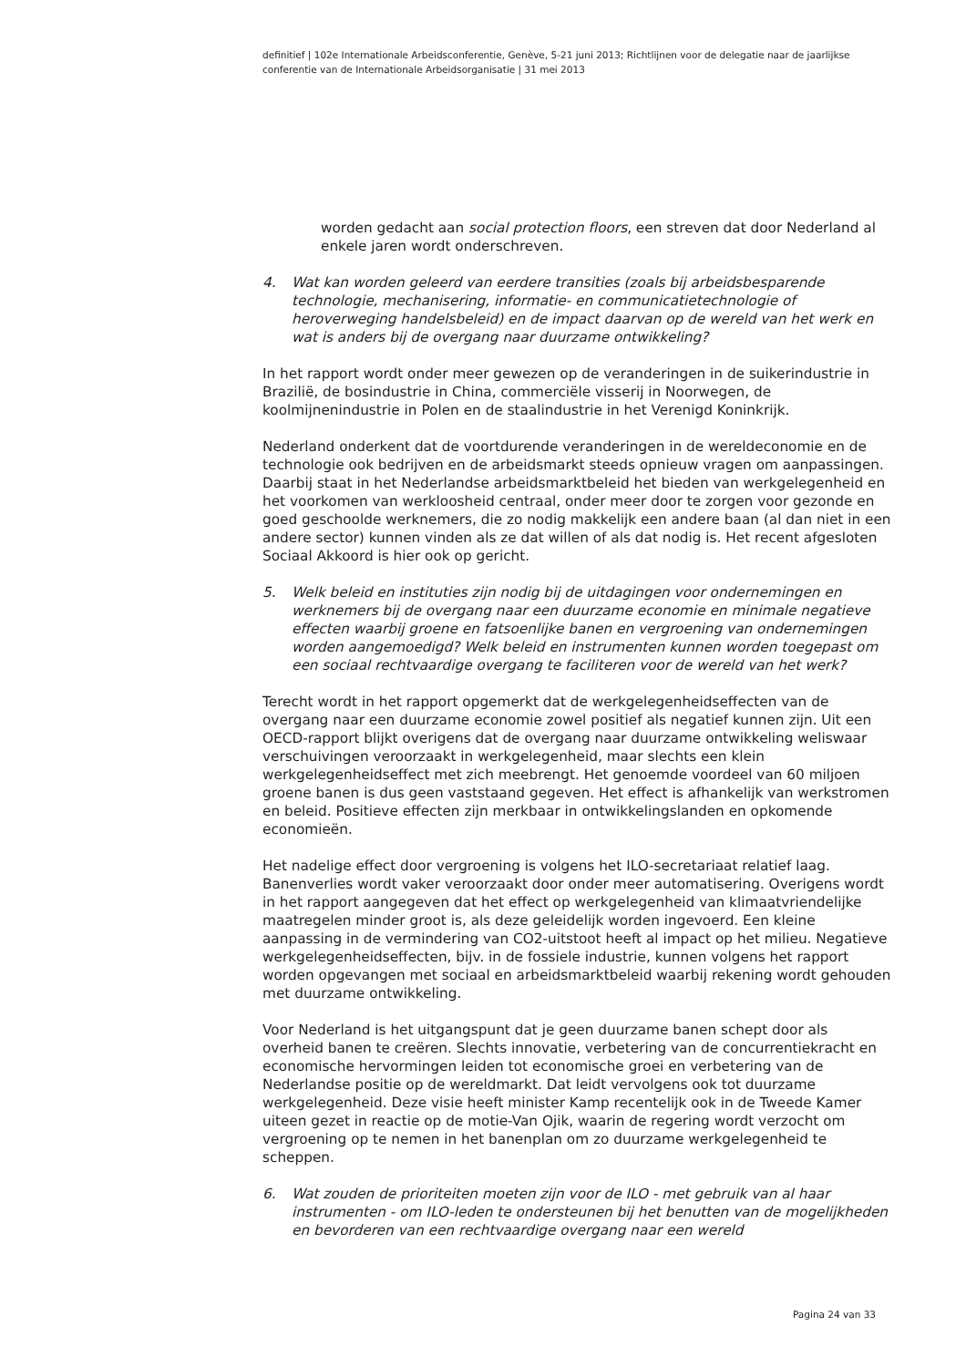definitief | 102e Internationale Arbeidsconferentie, Genève, 5-21 juni 2013; Richtlijnen voor de delegatie naar de jaarlijkse conferentie van de Internationale Arbeidsorganisatie | 31 mei 2013
worden gedacht aan social protection floors, een streven dat door Nederland al enkele jaren wordt onderschreven.
4. Wat kan worden geleerd van eerdere transities (zoals bij arbeidsbesparende technologie, mechanisering, informatie- en communicatietechnologie of heroverweging handelsbeleid) en de impact daarvan op de wereld van het werk en wat is anders bij de overgang naar duurzame ontwikkeling?
In het rapport wordt onder meer gewezen op de veranderingen in de suikerindustrie in Brazilië, de bosindustrie in China, commerciële visserij in Noorwegen, de koolmijnenindustrie in Polen en de staalindustrie in het Verenigd Koninkrijk.
Nederland onderkent dat de voortdurende veranderingen in de wereldeconomie en de technologie ook bedrijven en de arbeidsmarkt steeds opnieuw vragen om aanpassingen. Daarbij staat in het Nederlandse arbeidsmarktbeleid het bieden van werkgelegenheid en het voorkomen van werkloosheid centraal, onder meer door te zorgen voor gezonde en goed geschoolde werknemers, die zo nodig makkelijk een andere baan (al dan niet in een andere sector) kunnen vinden als ze dat willen of als dat nodig is. Het recent afgesloten Sociaal Akkoord is hier ook op gericht.
5. Welk beleid en instituties zijn nodig bij de uitdagingen voor ondernemingen en werknemers bij de overgang naar een duurzame economie en minimale negatieve effecten waarbij groene en fatsoenlijke banen en vergroening van ondernemingen worden aangemoedigd? Welk beleid en instrumenten kunnen worden toegepast om een sociaal rechtvaardige overgang te faciliteren voor de wereld van het werk?
Terecht wordt in het rapport opgemerkt dat de werkgelegenheidseffecten van de overgang naar een duurzame economie zowel positief als negatief kunnen zijn. Uit een OECD-rapport blijkt overigens dat de overgang naar duurzame ontwikkeling weliswaar verschuivingen veroorzaakt in werkgelegenheid, maar slechts een klein werkgelegenheidseffect met zich meebrengt. Het genoemde voordeel van 60 miljoen groene banen is dus geen vaststaand gegeven. Het effect is afhankelijk van werkstromen en beleid. Positieve effecten zijn merkbaar in ontwikkelingslanden en opkomende economieën.
Het nadelige effect door vergroening is volgens het ILO-secretariaat relatief laag. Banenverlies wordt vaker veroorzaakt door onder meer automatisering. Overigens wordt in het rapport aangegeven dat het effect op werkgelegenheid van klimaatvriendelijke maatregelen minder groot is, als deze geleidelijk worden ingevoerd. Een kleine aanpassing in de vermindering van CO2-uitstoot heeft al impact op het milieu. Negatieve werkgelegenheidseffecten, bijv. in de fossiele industrie, kunnen volgens het rapport worden opgevangen met sociaal en arbeidsmarktbeleid waarbij rekening wordt gehouden met duurzame ontwikkeling.
Voor Nederland is het uitgangspunt dat je geen duurzame banen schept door als overheid banen te creëren. Slechts innovatie, verbetering van de concurrentiekracht en economische hervormingen leiden tot economische groei en verbetering van de Nederlandse positie op de wereldmarkt. Dat leidt vervolgens ook tot duurzame werkgelegenheid. Deze visie heeft minister Kamp recentelijk ook in de Tweede Kamer uiteen gezet in reactie op de motie-Van Ojik, waarin de regering wordt verzocht om vergroening op te nemen in het banenplan om zo duurzame werkgelegenheid te scheppen.
6. Wat zouden de prioriteiten moeten zijn voor de ILO - met gebruik van al haar instrumenten - om ILO-leden te ondersteunen bij het benutten van de mogelijkheden en bevorderen van een rechtvaardige overgang naar een wereld
Pagina 24 van 33